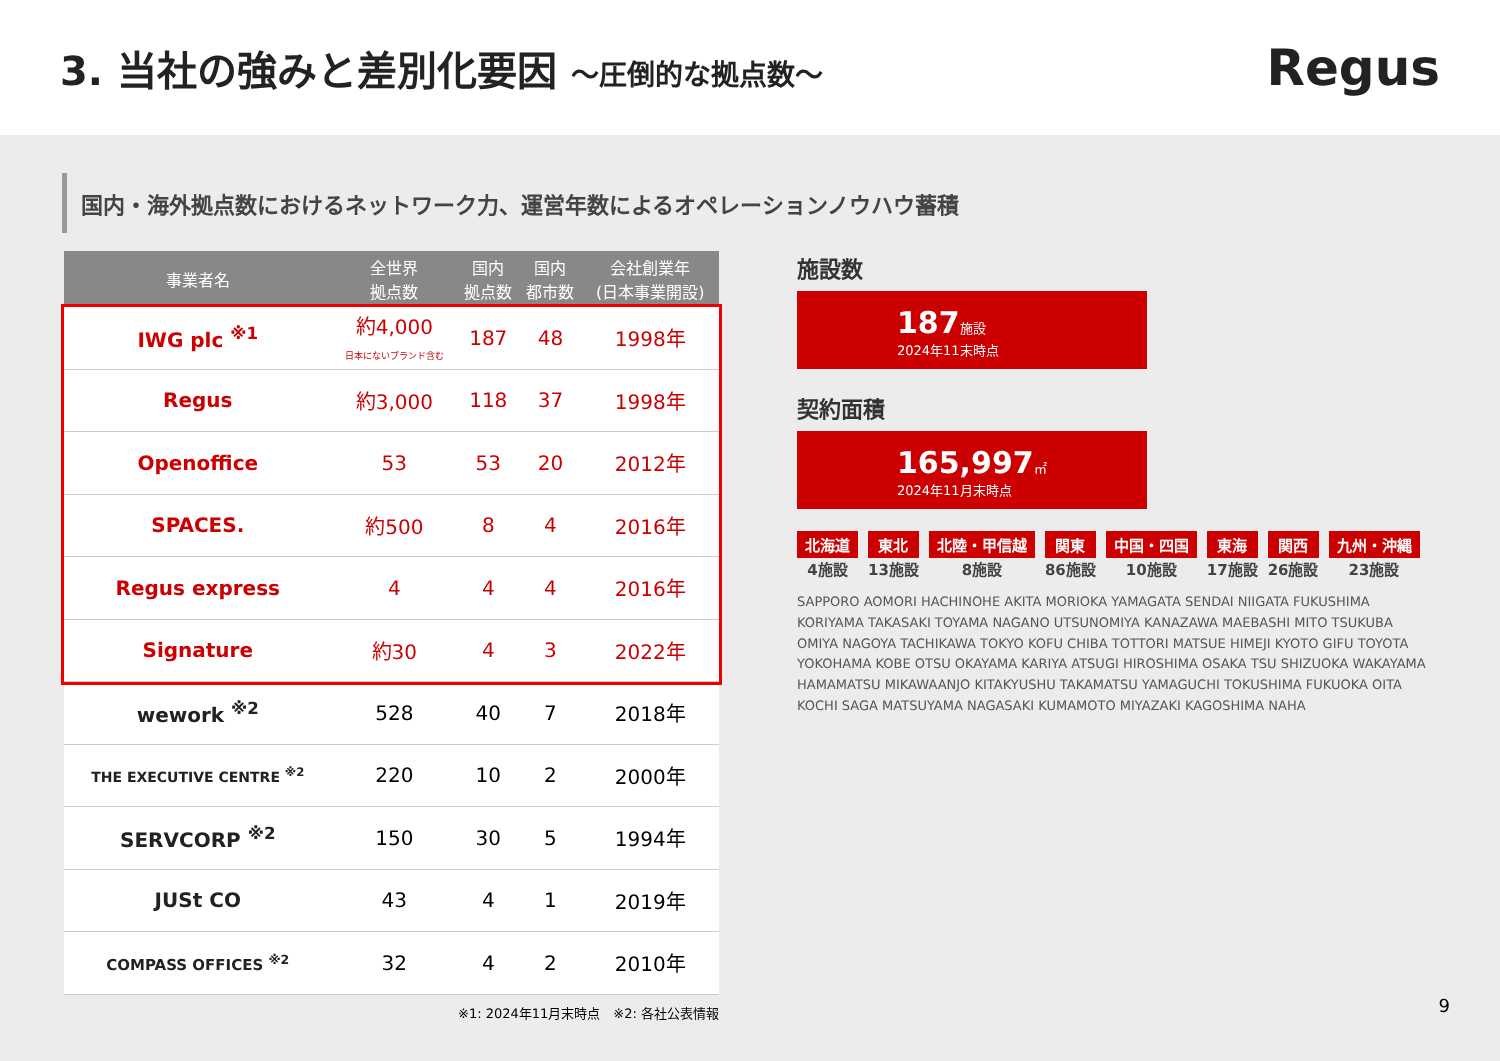3. 当社の強みと差別化要因 〜圧倒的な拠点数〜
Regus
国内・海外拠点数におけるネットワーク力、運営年数によるオペレーションノウハウ蓄積
| 事業者名 | 全世界 拠点数 | 国内 拠点数 | 国内 都市数 | 会社創業年 (日本事業開設) |
| --- | --- | --- | --- | --- |
| IWG plc <sup>※1</sup> | 約4,000 日本にないブランド含む | 187 | 48 | 1998年 |
| Regus | 約3,000 | 118 | 37 | 1998年 |
| Openoffice | 53 | 53 | 20 | 2012年 |
| SPACES. | 約500 | 8 | 4 | 2016年 |
| Regus express | 4 | 4 | 4 | 2016年 |
| Signature | 約30 | 4 | 3 | 2022年 |
| wework <sup>※2</sup> | 528 | 40 | 7 | 2018年 |
| THE EXECUTIVE CENTRE <sup>※2</sup> | 220 | 10 | 2 | 2000年 |
| SERVCORP <sup>※2</sup> | 150 | 30 | 5 | 1994年 |
| JUSt CO | 43 | 4 | 1 | 2019年 |
| COMPASS OFFICES <sup>※2</sup> | 32 | 4 | 2 | 2010年 |
※1: 2024年11月末時点　※2: 各社公表情報
施設数
187施設
2024年11末時点
契約面積
165,997㎡
2024年11月末時点
北海道
4施設
東北
13施設
北陸・甲信越
8施設
関東
86施設
中国・四国
10施設
東海
17施設
関西
26施設
九州・沖縄
23施設
SAPPORO AOMORI HACHINOHE AKITA MORIOKA YAMAGATA SENDAI NIIGATA FUKUSHIMA KORIYAMA TAKASAKI TOYAMA NAGANO UTSUNOMIYA KANAZAWA MAEBASHI MITO TSUKUBA OMIYA NAGOYA TACHIKAWA TOKYO KOFU CHIBA TOTTORI MATSUE HIMEJI KYOTO GIFU TOYOTA YOKOHAMA KOBE OTSU OKAYAMA KARIYA ATSUGI HIROSHIMA OSAKA TSU SHIZUOKA WAKAYAMA HAMAMATSU MIKAWAANJO KITAKYUSHU TAKAMATSU YAMAGUCHI TOKUSHIMA FUKUOKA OITA KOCHI SAGA MATSUYAMA NAGASAKI KUMAMOTO MIYAZAKI KAGOSHIMA NAHA
9